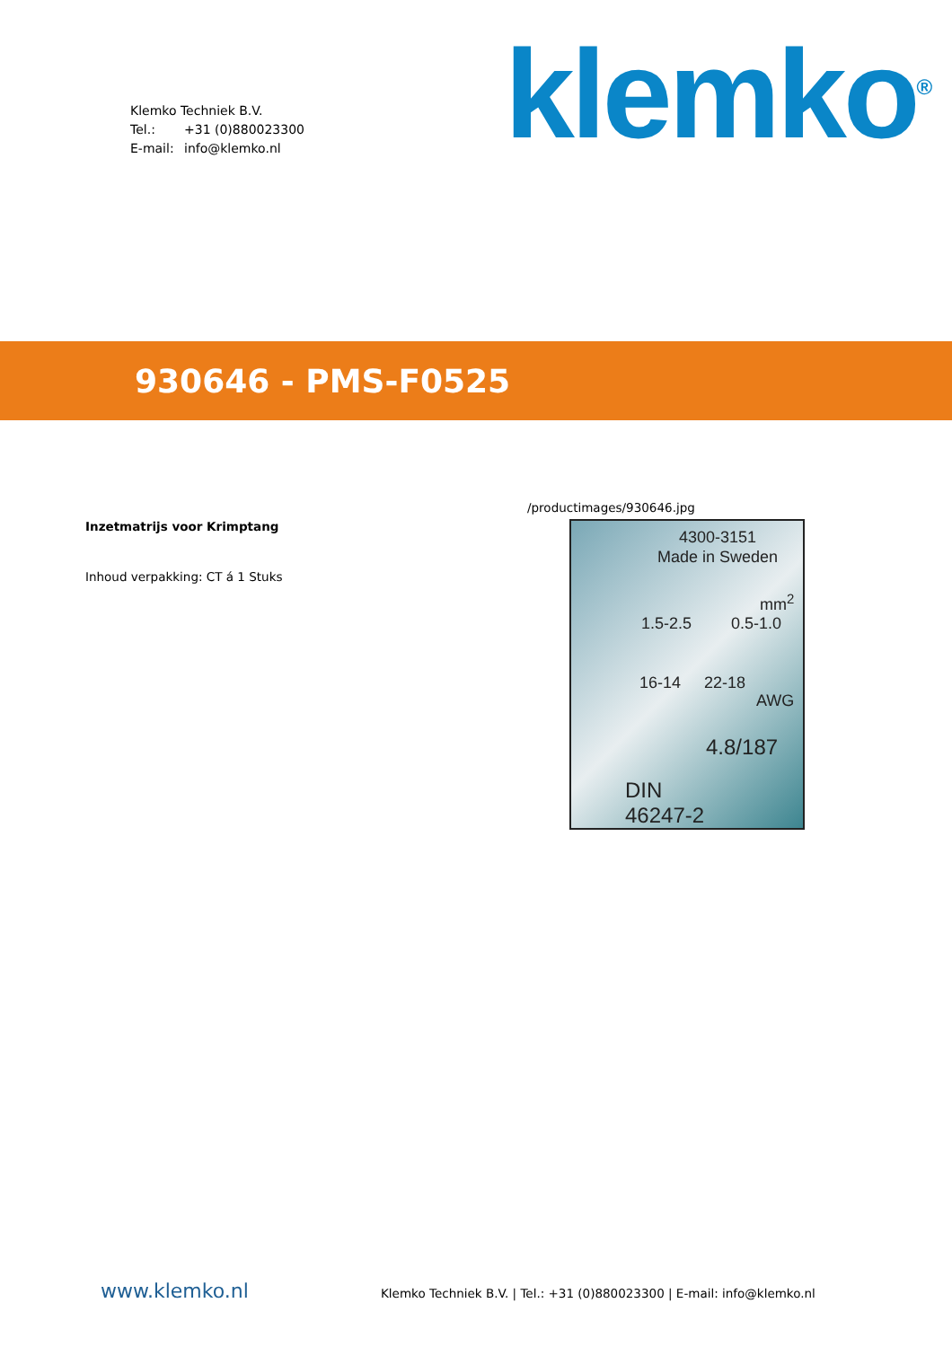Klemko Techniek B.V.
Tel.: +31 (0)880023300
E-mail: info@klemko.nl
klemko<sup>®</sup>
930646 - PMS-F0525
Inzetmatrijs voor Krimptang
Inhoud verpakking: CT á 1 Stuks
/productimages/930646.jpg
4300-3151
Made in Sweden
mm<sup>2</sup>
1.5-2.5 0.5-1.0
16-14 22-18
AWG
4.8/187
DIN
46247-2
www.klemko.nl
Klemko Techniek B.V. | Tel.: +31 (0)880023300 | E-mail: info@klemko.nl